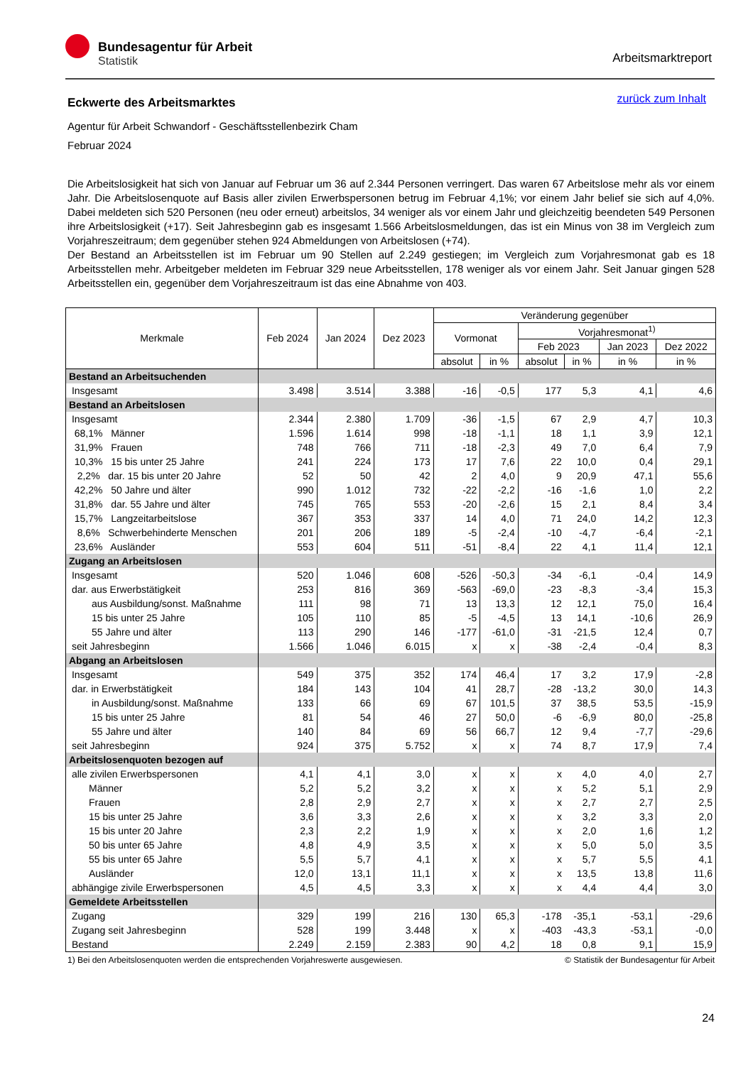Bundesagentur für Arbeit
Statistik
Arbeitsmarktreport
zurück zum Inhalt
Eckwerte des Arbeitsmarktes
Agentur für Arbeit Schwandorf - Geschäftsstellenbezirk Cham
Februar 2024
Die Arbeitslosigkeit hat sich von Januar auf Februar um 36 auf 2.344 Personen verringert. Das waren 67 Arbeitslose mehr als vor einem Jahr. Die Arbeitslosenquote auf Basis aller zivilen Erwerbspersonen betrug im Februar 4,1%; vor einem Jahr belief sie sich auf 4,0%. Dabei meldeten sich 520 Personen (neu oder erneut) arbeitslos, 34 weniger als vor einem Jahr und gleichzeitig beendeten 549 Personen ihre Arbeitslosigkeit (+17). Seit Jahresbeginn gab es insgesamt 1.566 Arbeitslosmeldungen, das ist ein Minus von 38 im Vergleich zum Vorjahreszeitraum; dem gegenüber stehen 924 Abmeldungen von Arbeitslosen (+74).
Der Bestand an Arbeitsstellen ist im Februar um 90 Stellen auf 2.249 gestiegen; im Vergleich zum Vorjahresmonat gab es 18 Arbeitsstellen mehr. Arbeitgeber meldeten im Februar 329 neue Arbeitsstellen, 178 weniger als vor einem Jahr. Seit Januar gingen 528 Arbeitsstellen ein, gegenüber dem Vorjahreszeitraum ist das eine Abnahme von 403.
| Merkmale | Feb 2024 | Jan 2024 | Dez 2023 | Veränderung gegenüber | | | | | |
| --- | --- | --- | --- | --- | --- | --- | --- | --- | --- |
| | | | | Vormonat | | Vorjahresmonat<sup>1)</sup> | | | |
| | | | | | | Feb 2023 | | Jan 2023 | Dez 2022 |
| | | | | absolut | in % | absolut | in % | in % | in % |
| Bestand an Arbeitsuchenden | | | | | | | | | |
| Insgesamt | 3.498 | 3.514 | 3.388 | -16 | -0,5 | 177 | 5,3 | 4,1 | 4,6 |
| Bestand an Arbeitslosen | | | | | | | | | |
| Insgesamt | 2.344 | 2.380 | 1.709 | -36 | -1,5 | 67 | 2,9 | 4,7 | 10,3 |
| 68,1% Männer | 1.596 | 1.614 | 998 | -18 | -1,1 | 18 | 1,1 | 3,9 | 12,1 |
| 31,9% Frauen | 748 | 766 | 711 | -18 | -2,3 | 49 | 7,0 | 6,4 | 7,9 |
| 10,3% 15 bis unter 25 Jahre | 241 | 224 | 173 | 17 | 7,6 | 22 | 10,0 | 0,4 | 29,1 |
| 2,2% dar. 15 bis unter 20 Jahre | 52 | 50 | 42 | 2 | 4,0 | 9 | 20,9 | 47,1 | 55,6 |
| 42,2% 50 Jahre und älter | 990 | 1.012 | 732 | -22 | -2,2 | -16 | -1,6 | 1,0 | 2,2 |
| 31,8% dar. 55 Jahre und älter | 745 | 765 | 553 | -20 | -2,6 | 15 | 2,1 | 8,4 | 3,4 |
| 15,7% Langzeitarbeitslose | 367 | 353 | 337 | 14 | 4,0 | 71 | 24,0 | 14,2 | 12,3 |
| 8,6% Schwerbehinderte Menschen | 201 | 206 | 189 | -5 | -2,4 | -10 | -4,7 | -6,4 | -2,1 |
| 23,6% Ausländer | 553 | 604 | 511 | -51 | -8,4 | 22 | 4,1 | 11,4 | 12,1 |
| Zugang an Arbeitslosen | | | | | | | | | |
| Insgesamt | 520 | 1.046 | 608 | -526 | -50,3 | -34 | -6,1 | -0,4 | 14,9 |
| dar. aus Erwerbstätigkeit | 253 | 816 | 369 | -563 | -69,0 | -23 | -8,3 | -3,4 | 15,3 |
| aus Ausbildung/sonst. Maßnahme | 111 | 98 | 71 | 13 | 13,3 | 12 | 12,1 | 75,0 | 16,4 |
| 15 bis unter 25 Jahre | 105 | 110 | 85 | -5 | -4,5 | 13 | 14,1 | -10,6 | 26,9 |
| 55 Jahre und älter | 113 | 290 | 146 | -177 | -61,0 | -31 | -21,5 | 12,4 | 0,7 |
| seit Jahresbeginn | 1.566 | 1.046 | 6.015 | x | x | -38 | -2,4 | -0,4 | 8,3 |
| Abgang an Arbeitslosen | | | | | | | | | |
| Insgesamt | 549 | 375 | 352 | 174 | 46,4 | 17 | 3,2 | 17,9 | -2,8 |
| dar. in Erwerbstätigkeit | 184 | 143 | 104 | 41 | 28,7 | -28 | -13,2 | 30,0 | 14,3 |
| in Ausbildung/sonst. Maßnahme | 133 | 66 | 69 | 67 | 101,5 | 37 | 38,5 | 53,5 | -15,9 |
| 15 bis unter 25 Jahre | 81 | 54 | 46 | 27 | 50,0 | -6 | -6,9 | 80,0 | -25,8 |
| 55 Jahre und älter | 140 | 84 | 69 | 56 | 66,7 | 12 | 9,4 | -7,7 | -29,6 |
| seit Jahresbeginn | 924 | 375 | 5.752 | x | x | 74 | 8,7 | 17,9 | 7,4 |
| Arbeitslosenquoten bezogen auf | | | | | | | | | |
| alle zivilen Erwerbspersonen | 4,1 | 4,1 | 3,0 | x | x | x | 4,0 | 4,0 | 2,7 |
| Männer | 5,2 | 5,2 | 3,2 | x | x | x | 5,2 | 5,1 | 2,9 |
| Frauen | 2,8 | 2,9 | 2,7 | x | x | x | 2,7 | 2,7 | 2,5 |
| 15 bis unter 25 Jahre | 3,6 | 3,3 | 2,6 | x | x | x | 3,2 | 3,3 | 2,0 |
| 15 bis unter 20 Jahre | 2,3 | 2,2 | 1,9 | x | x | x | 2,0 | 1,6 | 1,2 |
| 50 bis unter 65 Jahre | 4,8 | 4,9 | 3,5 | x | x | x | 5,0 | 5,0 | 3,5 |
| 55 bis unter 65 Jahre | 5,5 | 5,7 | 4,1 | x | x | x | 5,7 | 5,5 | 4,1 |
| Ausländer | 12,0 | 13,1 | 11,1 | x | x | x | 13,5 | 13,8 | 11,6 |
| abhängige zivile Erwerbspersonen | 4,5 | 4,5 | 3,3 | x | x | x | 4,4 | 4,4 | 3,0 |
| Gemeldete Arbeitsstellen | | | | | | | | | |
| Zugang | 329 | 199 | 216 | 130 | 65,3 | -178 | -35,1 | -53,1 | -29,6 |
| Zugang seit Jahresbeginn | 528 | 199 | 3.448 | x | x | -403 | -43,3 | -53,1 | -0,0 |
| Bestand | 2.249 | 2.159 | 2.383 | 90 | 4,2 | 18 | 0,8 | 9,1 | 15,9 |
1) Bei den Arbeitslosenquoten werden die entsprechenden Vorjahreswerte ausgewiesen. © Statistik der Bundesagentur für Arbeit
24